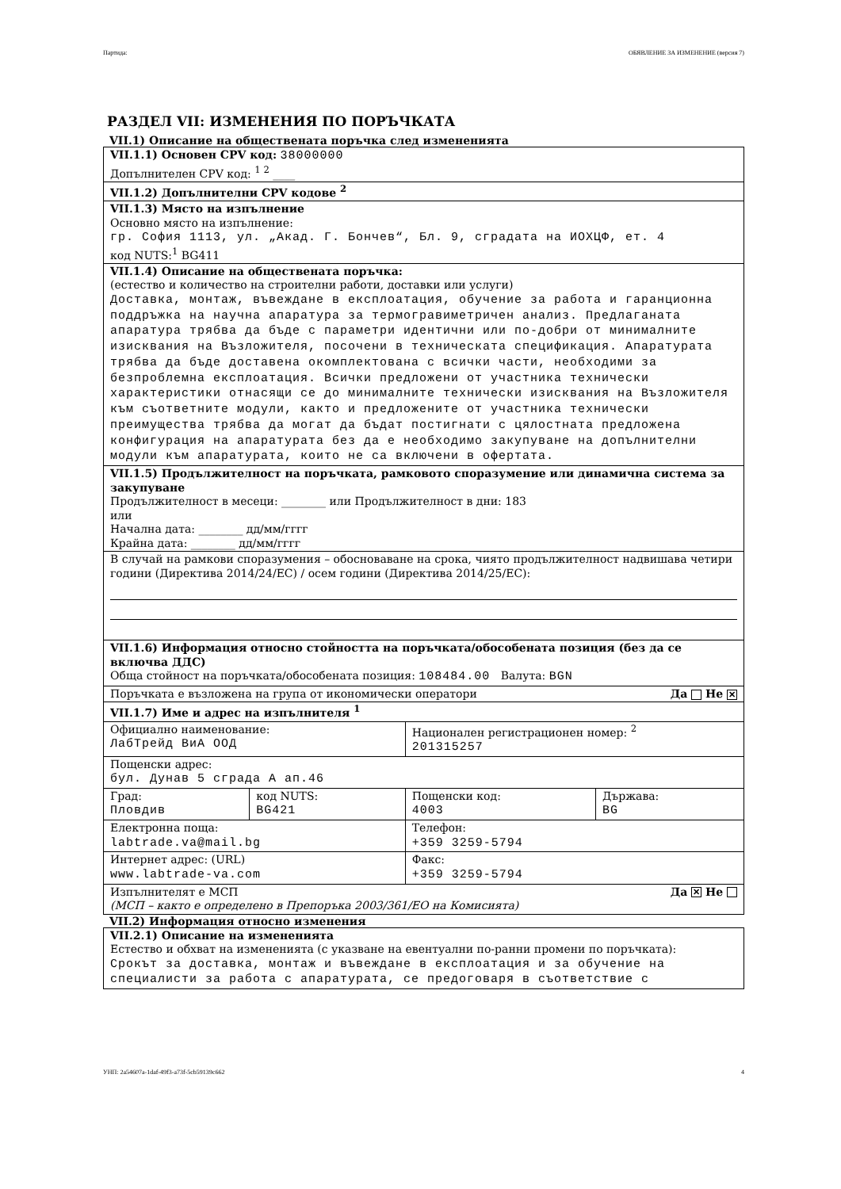Партида: ОБЯВЛЕНИЕ ЗА ИЗМЕНЕНИЕ (версия 7)
РАЗДЕЛ VII: ИЗМЕНЕНИЯ ПО ПОРЪЧКАТА
VII.1) Описание на обществената поръчка след измененията
| VII.1.1) Основен CPV код: 38000000 Допълнителен CPV код: <sup>1 2</sup> ____ | | | |
| VII.1.2) Допълнителни CPV кодове <sup>2</sup> | | | |
| VII.1.3) Място на изпълнение Основно място на изпълнение: гр. София 1113, ул. „Акад. Г. Бончев“, Бл. 9, сградата на ИОХЦФ, ет. 4 код NUTS:<sup>1</sup> BG411 | | | |
| VII.1.4) Описание на обществената поръчка: (естество и количество на строителни работи, доставки или услуги) Доставка, монтаж, въвеждане в експлоатация, обучение за работа и гаранционна поддръжка на научна апаратура за термогравиметричен анализ. Предлаганата апаратура трябва да бъде с параметри идентични или по-добри от минималните изисквания на Възложителя, посочени в техническата спецификация. Апаратурата трябва да бъде доставена окомплектована с всички части, необходими за безпроблемна експлоатация. Всички предложени от участника технически характеристики отнасящи се до минималните технически изисквания на Възложителя към съответните модули, както и предложените от участника технически преимущества трябва да могат да бъдат постигнати с цялостната предложена конфигурация на апаратурата без да е необходимо закупуване на допълнителни модули към апаратурата, които не са включени в офертата. | | | |
| VII.1.5) Продължителност на поръчката, рамковото споразумение или динамична система за закупуване Продължителност в месеци: ________ или Продължителност в дни: 183 или Начална дата: ________ дд/мм/гггг Крайна дата: ________ дд/мм/гггг | | | |
| В случай на рамкови споразумения – обосноваване на срока, чиято продължителност надвишава четири години (Директива 2014/24/ЕС) / осем години (Директива 2014/25/ЕС): | | | |
| VII.1.6) Информация относно стойността на поръчката/обособената позиция (без да се включва ДДС) Обща стойност на поръчката/обособената позиция: 108484.00 Валута: BGN | | | |
| Поръчката е възложена на група от икономически оператори Да Не ✕ | | | |
| VII.1.7) Име и адрес на изпълнителя <sup>1</sup> | | | |
| Официално наименование: ЛабТрейд ВиА ООД | | Национален регистрационен номер: <sup>2</sup> 201315257 | |
| Пощенски адрес: бул. Дунав 5 сграда А ап.46 | | | |
| Град: Пловдив | код NUTS: BG421 | Пощенски код: 4003 | Държава: BG |
| Електронна поща: labtrade.va@mail.bg | | Телефон: +359 3259-5794 | |
| Интернет адрес: (URL) www.labtrade-va.com | | Факс: +359 3259-5794 | |
| Изпълнителят е МСП Да ✕ Не (МСП – както е определено в Препоръка 2003/361/ЕО на Комисията) | | | |
VII.2) Информация относно изменения
| VII.2.1) Описание на измененията Естество и обхват на измененията (с указване на евентуални по-ранни промени по поръчката): Срокът за доставка, монтаж и въвеждане в експлоатация и за обучение на специалисти за работа с апаратурата, се предоговаря в съответствие с |
УНП: 2a54607a-1daf-49f3-a73f-5cb59139c662 4